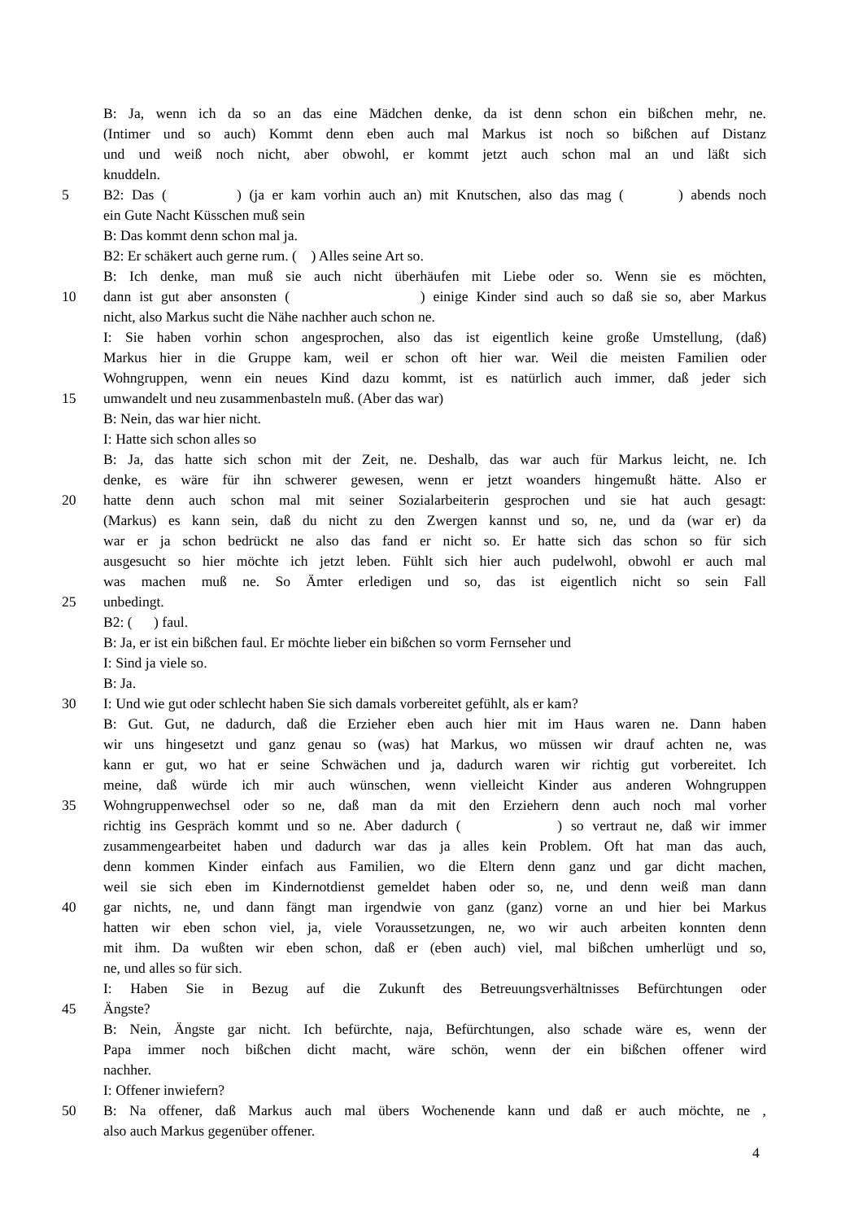B: Ja, wenn ich da so an das eine Mädchen denke, da ist denn schon ein bißchen mehr, ne.
(Intimer und so auch) Kommt denn eben auch mal Markus ist noch so bißchen auf Distanz
und und weiß noch nicht, aber obwohl, er kommt jetzt auch schon mal an und läßt sich
knuddeln.
5 B2: Das ( ) (ja er kam vorhin auch an) mit Knutschen, also das mag ( ) abends noch
ein Gute Nacht Küsschen muß sein
B: Das kommt denn schon mal ja.
B2: Er schäkert auch gerne rum. ( ) Alles seine Art so.
B: Ich denke, man muß sie auch nicht überhäufen mit Liebe oder so. Wenn sie es möchten,
10 dann ist gut aber ansonsten ( ) einige Kinder sind auch so daß sie so, aber Markus
nicht, also Markus sucht die Nähe nachher auch schon ne.
I: Sie haben vorhin schon angesprochen, also das ist eigentlich keine große Umstellung, (daß)
Markus hier in die Gruppe kam, weil er schon oft hier war. Weil die meisten Familien oder
Wohngruppen, wenn ein neues Kind dazu kommt, ist es natürlich auch immer, daß jeder sich
15 umwandelt und neu zusammenbasteln muß. (Aber das war)
B: Nein, das war hier nicht.
I: Hatte sich schon alles so
B: Ja, das hatte sich schon mit der Zeit, ne. Deshalb, das war auch für Markus leicht, ne. Ich
denke, es wäre für ihn schwerer gewesen, wenn er jetzt woanders hingemußt hätte. Also er
20 hatte denn auch schon mal mit seiner Sozialarbeiterin gesprochen und sie hat auch gesagt:
(Markus) es kann sein, daß du nicht zu den Zwergen kannst und so, ne, und da (war er) da
war er ja schon bedrückt ne also das fand er nicht so. Er hatte sich das schon so für sich
ausgesucht so hier möchte ich jetzt leben. Fühlt sich hier auch pudelwohl, obwohl er auch mal
was machen muß ne. So Ämter erledigen und so, das ist eigentlich nicht so sein Fall
25 unbedingt.
B2: ( ) faul.
B: Ja, er ist ein bißchen faul. Er möchte lieber ein bißchen so vorm Fernseher und
I: Sind ja viele so.
B: Ja.
30 I: Und wie gut oder schlecht haben Sie sich damals vorbereitet gefühlt, als er kam?
B: Gut. Gut, ne dadurch, daß die Erzieher eben auch hier mit im Haus waren ne. Dann haben
wir uns hingesetzt und ganz genau so (was) hat Markus, wo müssen wir drauf achten ne, was
kann er gut, wo hat er seine Schwächen und ja, dadurch waren wir richtig gut vorbereitet. Ich
meine, daß würde ich mir auch wünschen, wenn vielleicht Kinder aus anderen Wohngruppen
35 Wohngruppenwechsel oder so ne, daß man da mit den Erziehern denn auch noch mal vorher
richtig ins Gespräch kommt und so ne. Aber dadurch ( ) so vertraut ne, daß wir immer
zusammengearbeitet haben und dadurch war das ja alles kein Problem. Oft hat man das auch,
denn kommen Kinder einfach aus Familien, wo die Eltern denn ganz und gar dicht machen,
weil sie sich eben im Kindernotdienst gemeldet haben oder so, ne, und denn weiß man dann
40 gar nichts, ne, und dann fängt man irgendwie von ganz (ganz) vorne an und hier bei Markus
hatten wir eben schon viel, ja, viele Voraussetzungen, ne, wo wir auch arbeiten konnten denn
mit ihm. Da wußten wir eben schon, daß er (eben auch) viel, mal bißchen umherlügt und so,
ne, und alles so für sich.
I: Haben Sie in Bezug auf die Zukunft des Betreuungsverhältnisses Befürchtungen oder
45 Ängste?
B: Nein, Ängste gar nicht. Ich befürchte, naja, Befürchtungen, also schade wäre es, wenn der
Papa immer noch bißchen dicht macht, wäre schön, wenn der ein bißchen offener wird
nachher.
I: Offener inwiefern?
50 B: Na offener, daß Markus auch mal übers Wochenende kann und daß er auch möchte, ne ,
also auch Markus gegenüber offener.
4